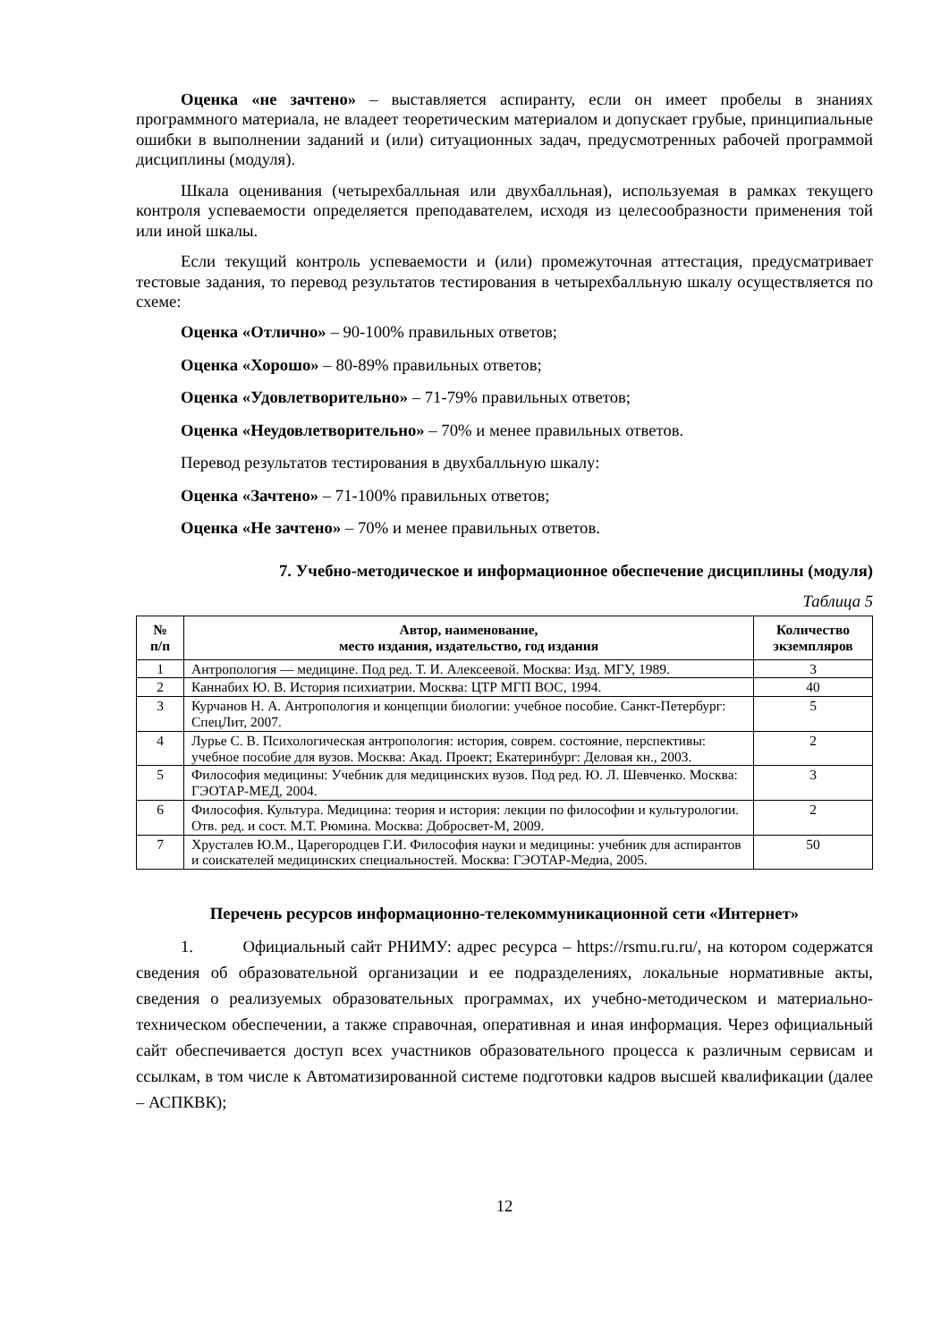Оценка «не зачтено» – выставляется аспиранту, если он имеет пробелы в знаниях программного материала, не владеет теоретическим материалом и допускает грубые, принципиальные ошибки в выполнении заданий и (или) ситуационных задач, предусмотренных рабочей программой дисциплины (модуля).
Шкала оценивания (четырехбалльная или двухбалльная), используемая в рамках текущего контроля успеваемости определяется преподавателем, исходя из целесообразности применения той или иной шкалы.
Если текущий контроль успеваемости и (или) промежуточная аттестация, предусматривает тестовые задания, то перевод результатов тестирования в четырехбалльную шкалу осуществляется по схеме:
Оценка «Отлично» – 90-100% правильных ответов;
Оценка «Хорошо» – 80-89% правильных ответов;
Оценка «Удовлетворительно» – 71-79% правильных ответов;
Оценка «Неудовлетворительно» – 70% и менее правильных ответов.
Перевод результатов тестирования в двухбалльную шкалу:
Оценка «Зачтено» – 71-100% правильных ответов;
Оценка «Не зачтено» – 70% и менее правильных ответов.
7. Учебно-методическое и информационное обеспечение дисциплины (модуля)
Таблица 5
| № п/п | Автор, наименование, место издания, издательство, год издания | Количество экземпляров |
| --- | --- | --- |
| 1 | Антропология — медицине. Под ред. Т. И. Алексеевой. Москва: Изд. МГУ, 1989. | 3 |
| 2 | Каннабих Ю. В. История психиатрии. Москва: ЦТР МГП ВОС, 1994. | 40 |
| 3 | Курчанов Н. А. Антропология и концепции биологии: учебное пособие. Санкт-Петербург: СпецЛит, 2007. | 5 |
| 4 | Лурье С. В. Психологическая антропология: история, соврем. состояние, перспективы: учебное пособие для вузов. Москва: Акад. Проект; Екатеринбург: Деловая кн., 2003. | 2 |
| 5 | Философия медицины: Учебник для медицинских вузов. Под ред. Ю. Л. Шевченко. Москва: ГЭОТАР-МЕД, 2004. | 3 |
| 6 | Философия. Культура. Медицина: теория и история: лекции по философии и культурологии. Отв. ред. и сост. М.Т. Рюмина. Москва: Добросвет-М, 2009. | 2 |
| 7 | Хрусталев Ю.М., Царегородцев Г.И. Философия науки и медицины: учебник для аспирантов и соискателей медицинских специальностей. Москва: ГЭОТАР-Медиа, 2005. | 50 |
Перечень ресурсов информационно-телекоммуникационной сети «Интернет»
1. Официальный сайт РНИМУ: адрес ресурса – https://rsmu.ru.ru/, на котором содержатся сведения об образовательной организации и ее подразделениях, локальные нормативные акты, сведения о реализуемых образовательных программах, их учебно-методическом и материально-техническом обеспечении, а также справочная, оперативная и иная информация. Через официальный сайт обеспечивается доступ всех участников образовательного процесса к различным сервисам и ссылкам, в том числе к Автоматизированной системе подготовки кадров высшей квалификации (далее – АСПКВК);
12